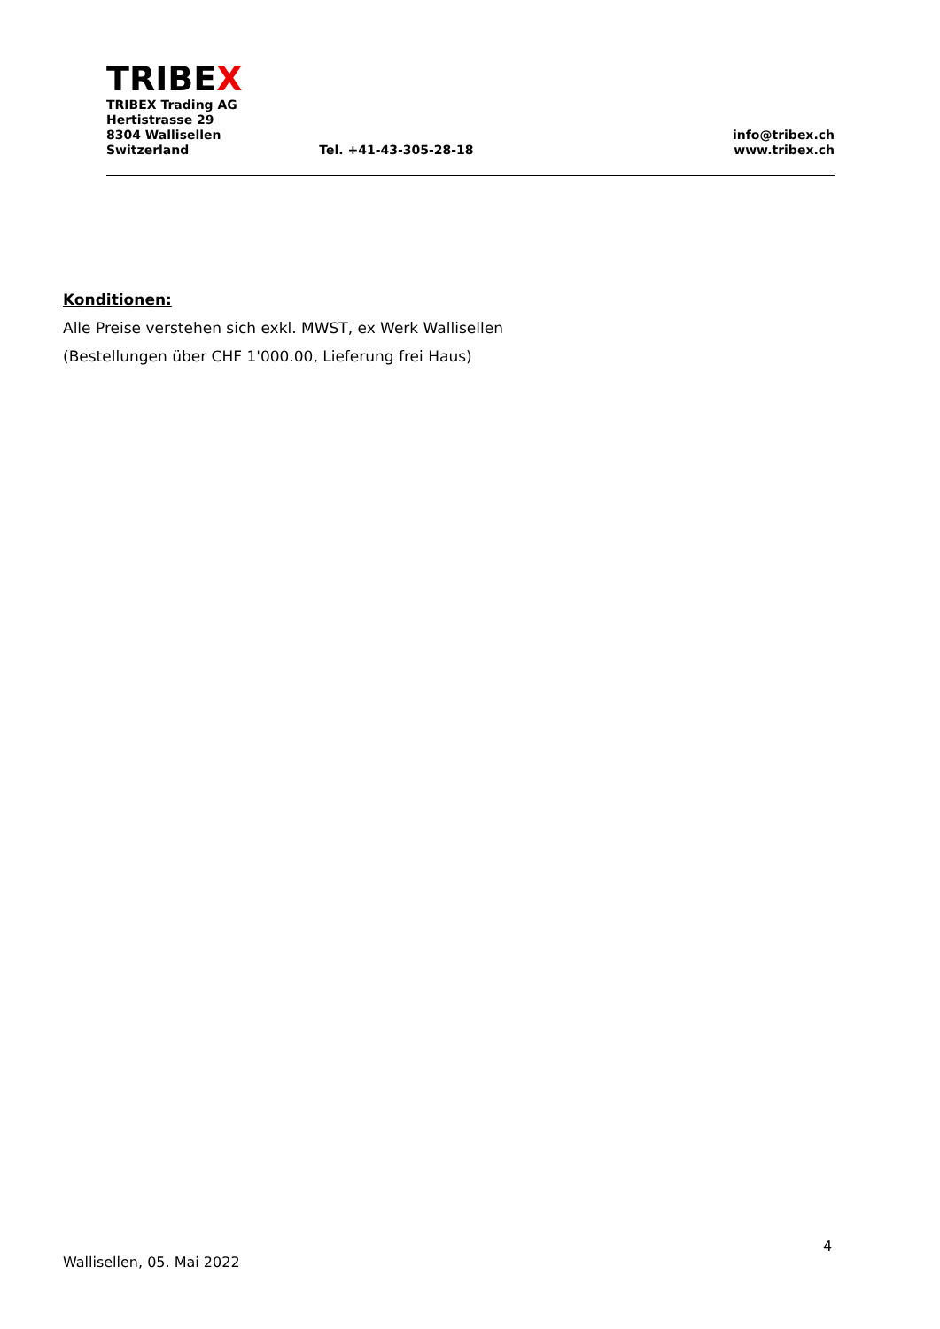TRIBEX
TRIBEX Trading AG
Hertistrasse 29
8304 Wallisellen
Switzerland
Tel. +41-43-305-28-18
info@tribex.ch
www.tribex.ch
Konditionen:
Alle Preise verstehen sich exkl. MWST, ex Werk Wallisellen
(Bestellungen über CHF 1'000.00, Lieferung frei Haus)
4
Wallisellen, 05. Mai 2022